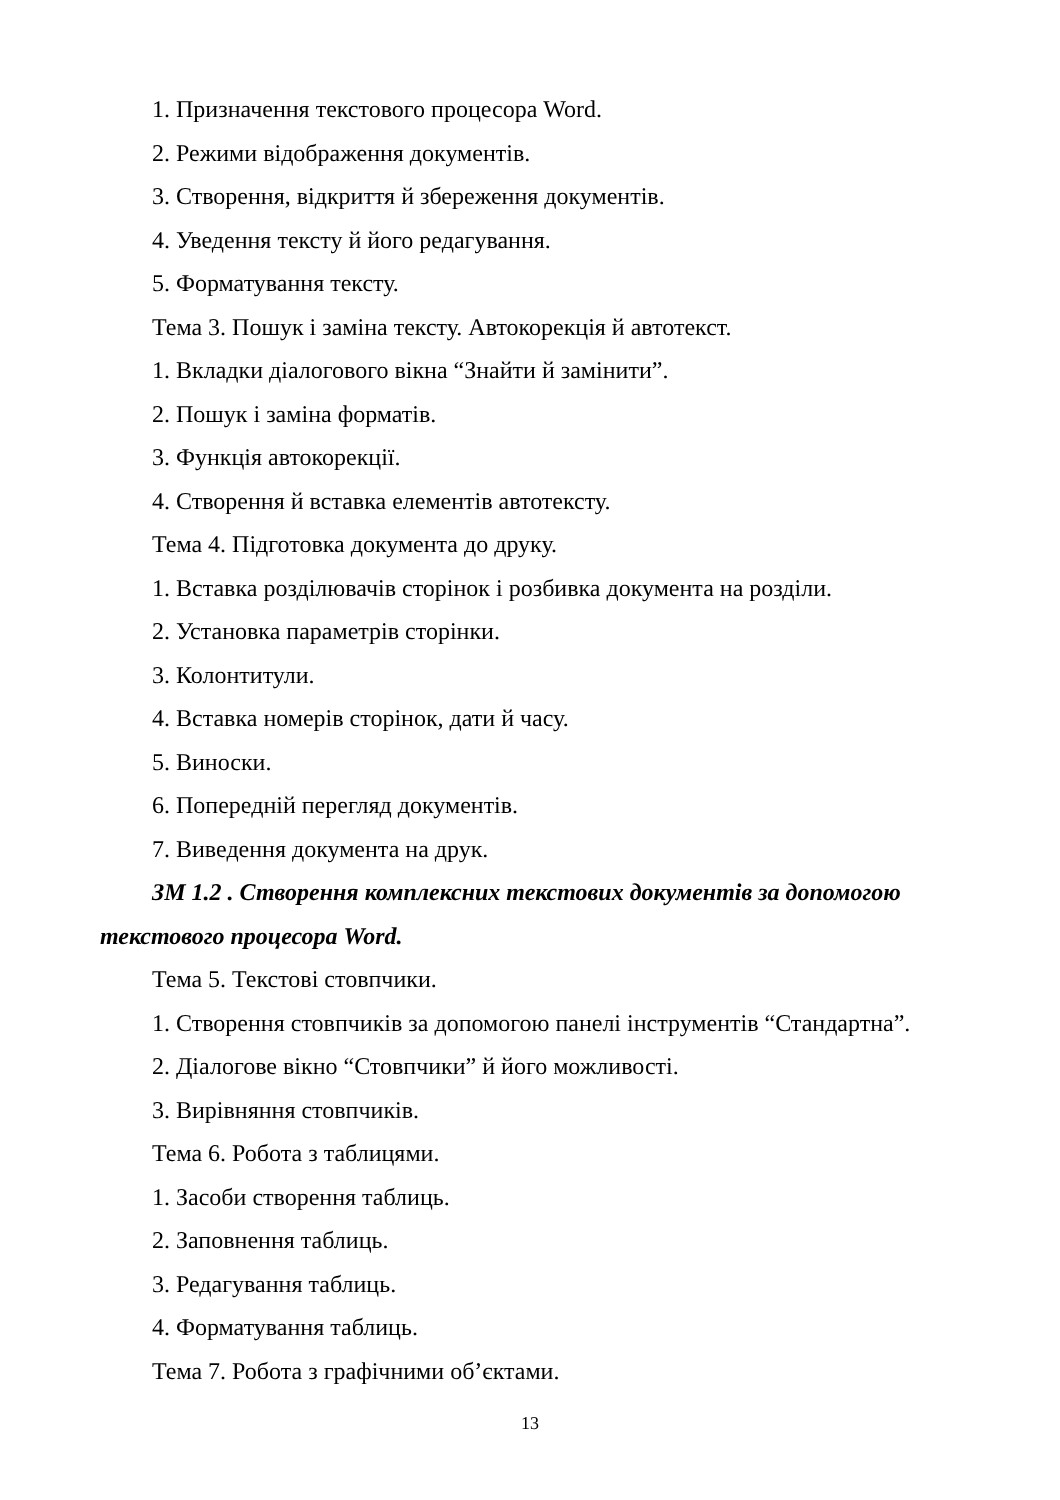1. Призначення текстового процесора Word.
2. Режими відображення документів.
3. Створення, відкриття й збереження документів.
4. Уведення тексту й його редагування.
5. Форматування тексту.
Тема 3. Пошук і заміна тексту. Автокорекція й автотекст.
1. Вкладки діалогового вікна “Знайти й замінити”.
2. Пошук і заміна форматів.
3. Функція автокорекції.
4. Створення й вставка елементів автотексту.
Тема 4. Підготовка документа до друку.
1. Вставка розділювачів сторінок і розбивка документа на розділи.
2. Установка параметрів сторінки.
3. Колонтитули.
4. Вставка номерів сторінок, дати й часу.
5. Виноски.
6. Попередній перегляд документів.
7. Виведення документа на друк.
ЗМ 1.2 . Створення комплексних текстових документів за допомогою текстового процесора Word.
Тема 5. Текстові стовпчики.
1. Створення стовпчиків за допомогою панелі інструментів “Стандартна”.
2. Діалогове вікно “Стовпчики” й його можливості.
3. Вирівняння стовпчиків.
Тема 6. Робота з таблицями.
1. Засоби створення таблиць.
2. Заповнення таблиць.
3. Редагування таблиць.
4. Форматування таблиць.
Тема 7. Робота з графічними об’єктами.
13